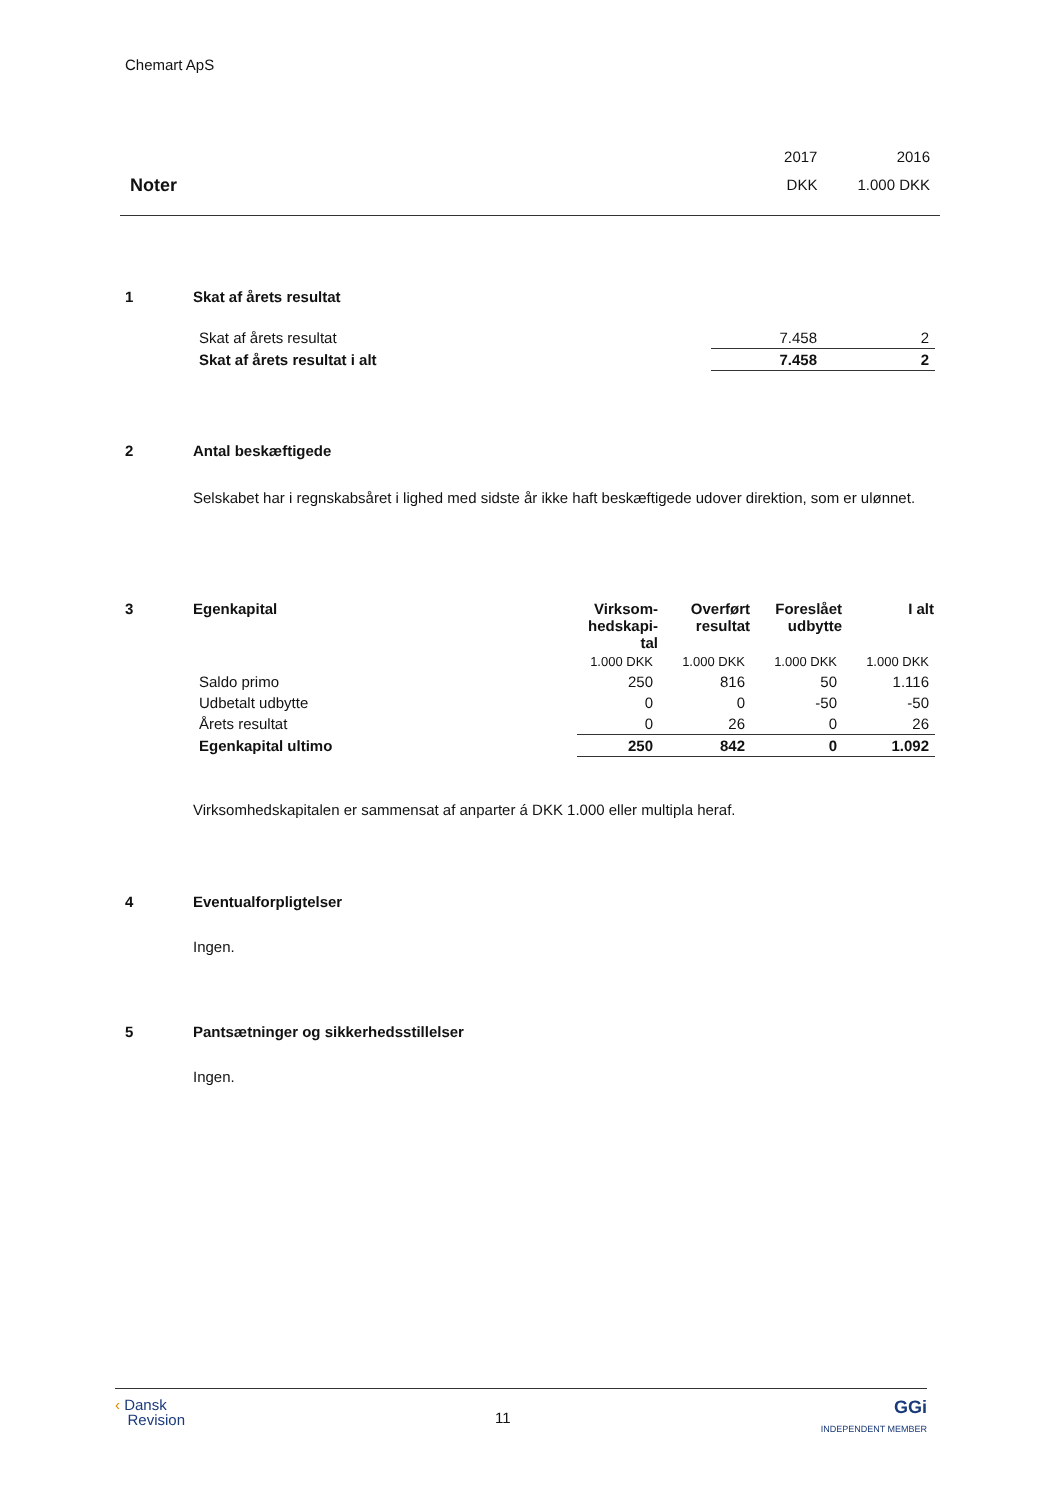Chemart ApS
Noter
| 2017 | 2016 |
| DKK | 1.000 DKK |
1 Skat af årets resultat
| Skat af årets resultat | 7.458 | 2 |
| Skat af årets resultat i alt | 7.458 | 2 |
2 Antal beskæftigede
Selskabet har i regnskabsåret i lighed med sidste år ikke haft beskæftigede udover direktion, som er ulønnet.
3 Egenkapital
| | Virksom- hedskapi- tal | Overført resultat | Foreslået udbytte | I alt |
| | 1.000 DKK | 1.000 DKK | 1.000 DKK | 1.000 DKK |
| Saldo primo | 250 | 816 | 50 | 1.116 |
| Udbetalt udbytte | 0 | 0 | -50 | -50 |
| Årets resultat | 0 | 26 | 0 | 26 |
| Egenkapital ultimo | 250 | 842 | 0 | 1.092 |
Virksomhedskapitalen er sammensat af anparter á DKK 1.000 eller multipla heraf.
4 Eventualforpligtelser
Ingen.
5 Pantsætninger og sikkerhedsstillelser
Ingen.
‹ Dansk
Revision
11
GGi
INDEPENDENT MEMBER